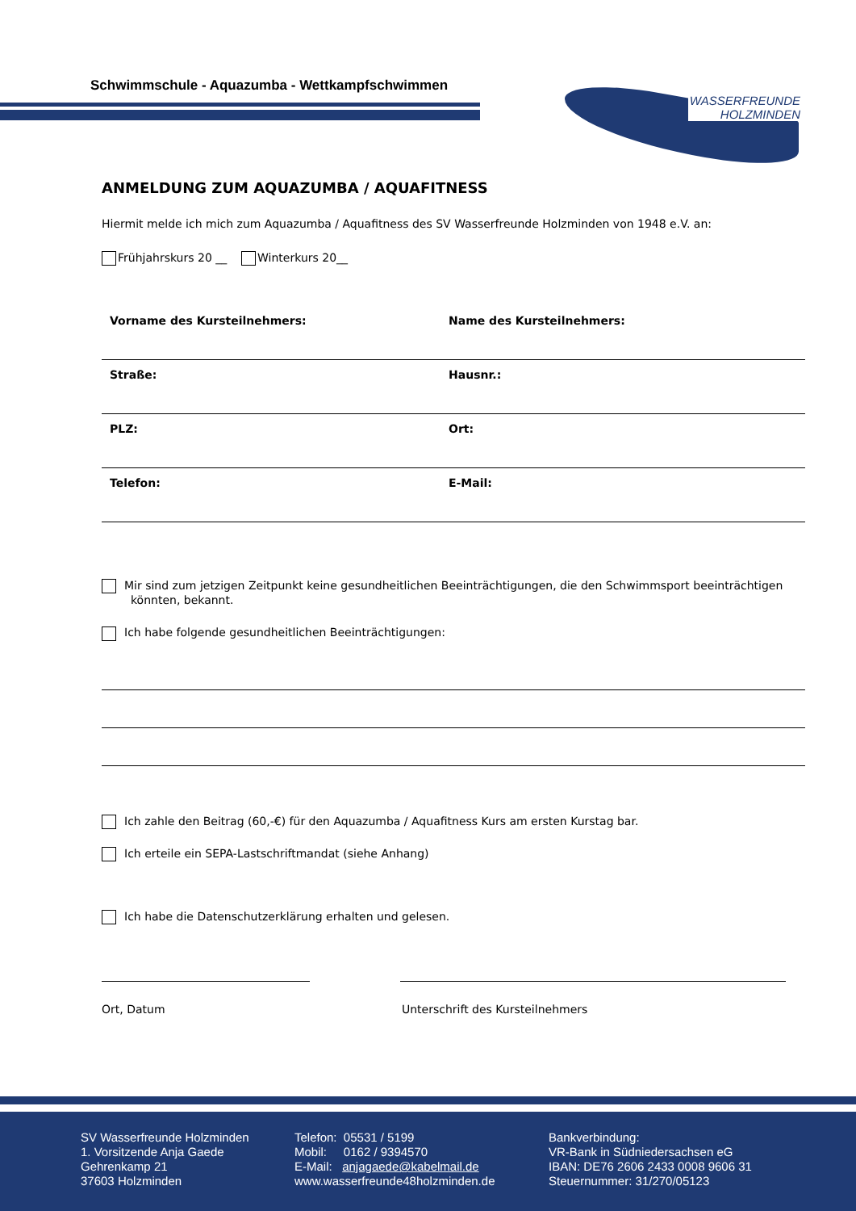Schwimmschule - Aquazumba - Wettkampfschwimmen
WASSERFREUNDE
HOLZMINDEN
ANMELDUNG ZUM AQUAZUMBA / AQUAFITNESS
Hiermit melde ich mich zum Aquazumba / Aquafitness des SV Wasserfreunde Holzminden von 1948 e.V. an:
Frühjahrskurs 20 __ Winterkurs 20__
| Vorname des Kursteilnehmers: | Name des Kursteilnehmers: |
| Straße: | Hausnr.: |
| PLZ: | Ort: |
| Telefon: | E-Mail: |
Mir sind zum jetzigen Zeitpunkt keine gesundheitlichen Beeinträchtigungen, die den Schwimmsport beeinträchtigen könnten, bekannt.
Ich habe folgende gesundheitlichen Beeinträchtigungen:
Ich zahle den Beitrag (60,-€) für den Aquazumba / Aquafitness Kurs am ersten Kurstag bar.
Ich erteile ein SEPA-Lastschriftmandat (siehe Anhang)
Ich habe die Datenschutzerklärung erhalten und gelesen.
Ort, Datum Unterschrift des Kursteilnehmers
SV Wasserfreunde Holzminden
1. Vorsitzende Anja Gaede
Gehrenkamp 21
37603 Holzminden
Telefon: 05531 / 5199
Mobil: 0162 / 9394570
E-Mail: anjagaede@kabelmail.de
www.wasserfreunde48holzminden.de
Bankverbindung:
VR-Bank in Südniedersachsen eG
IBAN: DE76 2606 2433 0008 9606 31
Steuernummer: 31/270/05123